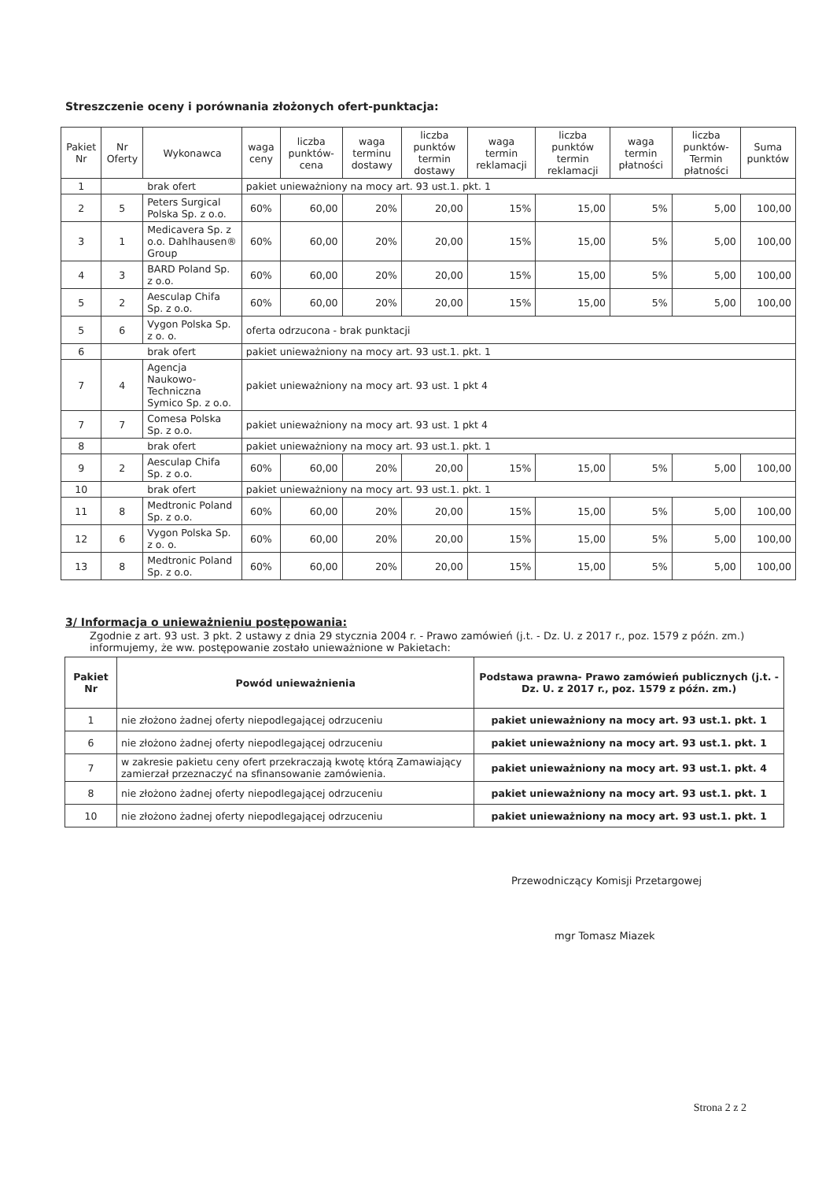Streszczenie oceny i porównania złożonych ofert-punktacja:
| Pakiet Nr | Nr Oferty | Wykonawca | waga ceny | liczba punktów-cena | waga terminu dostawy | liczba punktów termin dostawy | waga termin reklamacji | liczba punktów termin reklamacji | waga termin płatności | liczba punktów-Termin płatności | Suma punktów |
| --- | --- | --- | --- | --- | --- | --- | --- | --- | --- | --- | --- |
| 1 | brak ofert | | pakiet unieważniony na mocy art. 93 ust.1. pkt. 1 | | | | | | | | |
| 2 | 5 | Peters Surgical Polska Sp. z o.o. | 60% | 60,00 | 20% | 20,00 | 15% | 15,00 | 5% | 5,00 | 100,00 |
| 3 | 1 | Medicavera Sp. z o.o. Dahlhausen® Group | 60% | 60,00 | 20% | 20,00 | 15% | 15,00 | 5% | 5,00 | 100,00 |
| 4 | 3 | BARD Poland Sp. z o.o. | 60% | 60,00 | 20% | 20,00 | 15% | 15,00 | 5% | 5,00 | 100,00 |
| 5 | 2 | Aesculap Chifa Sp. z o.o. | 60% | 60,00 | 20% | 20,00 | 15% | 15,00 | 5% | 5,00 | 100,00 |
| 5 | 6 | Vygon Polska Sp. z o. o. | oferta odrzucona - brak punktacji | | | | | | | | |
| 6 | brak ofert | | pakiet unieważniony na mocy art. 93 ust.1. pkt. 1 | | | | | | | | |
| 7 | 4 | Agencja Naukowo-Techniczna Symico Sp. z o.o. | pakiet unieważniony na mocy art. 93 ust. 1 pkt 4 | | | | | | | | |
| 7 | 7 | Comesa Polska Sp. z o.o. | pakiet unieważniony na mocy art. 93 ust. 1 pkt 4 | | | | | | | | |
| 8 | brak ofert | | pakiet unieważniony na mocy art. 93 ust.1. pkt. 1 | | | | | | | | |
| 9 | 2 | Aesculap Chifa Sp. z o.o. | 60% | 60,00 | 20% | 20,00 | 15% | 15,00 | 5% | 5,00 | 100,00 |
| 10 | brak ofert | | pakiet unieważniony na mocy art. 93 ust.1. pkt. 1 | | | | | | | | |
| 11 | 8 | Medtronic Poland Sp. z o.o. | 60% | 60,00 | 20% | 20,00 | 15% | 15,00 | 5% | 5,00 | 100,00 |
| 12 | 6 | Vygon Polska Sp. z o. o. | 60% | 60,00 | 20% | 20,00 | 15% | 15,00 | 5% | 5,00 | 100,00 |
| 13 | 8 | Medtronic Poland Sp. z o.o. | 60% | 60,00 | 20% | 20,00 | 15% | 15,00 | 5% | 5,00 | 100,00 |
3/ Informacja o unieważnieniu postępowania:
Zgodnie z art. 93 ust. 3 pkt. 2 ustawy z dnia 29 stycznia 2004 r. - Prawo zamówień (j.t. - Dz. U. z 2017 r., poz. 1579 z późn. zm.) informujemy, że ww. postępowanie zostało unieważnione w Pakietach:
| Pakiet Nr | Powód unieważnienia | Podstawa prawna- Prawo zamówień publicznych (j.t. - Dz. U. z 2017 r., poz. 1579 z późn. zm.) |
| --- | --- | --- |
| 1 | nie złożono żadnej oferty niepodlegającej odrzuceniu | pakiet unieważniony na mocy art. 93 ust.1. pkt. 1 |
| 6 | nie złożono żadnej oferty niepodlegającej odrzuceniu | pakiet unieważniony na mocy art. 93 ust.1. pkt. 1 |
| 7 | w zakresie pakietu ceny ofert przekraczają kwotę którą Zamawiający zamierzał przeznaczyć na sfinansowanie zamówienia. | pakiet unieważniony na mocy art. 93 ust.1. pkt. 4 |
| 8 | nie złożono żadnej oferty niepodlegającej odrzuceniu | pakiet unieważniony na mocy art. 93 ust.1. pkt. 1 |
| 10 | nie złożono żadnej oferty niepodlegającej odrzuceniu | pakiet unieważniony na mocy art. 93 ust.1. pkt. 1 |
Przewodniczący Komisji Przetargowej
mgr Tomasz Miazek
Strona 2 z 2